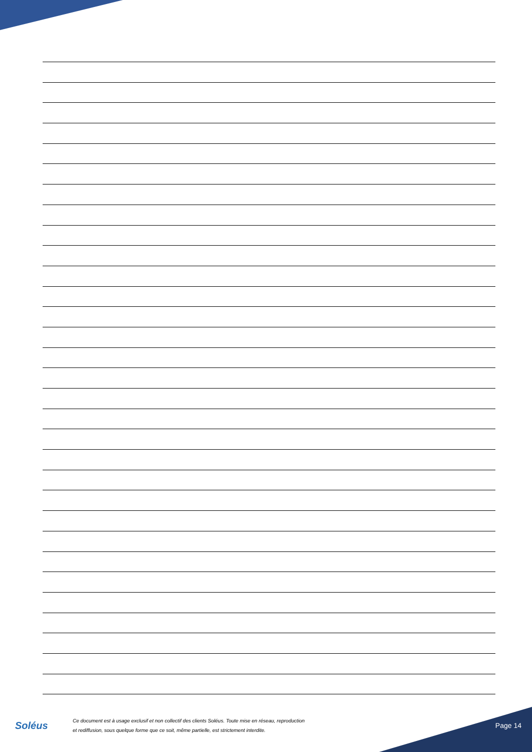Soléus
Ce document est à usage exclusif et non collectif des clients Soléus. Toute mise en réseau, reproduction
et rediffusion, sous quelque forme que ce soit, même partielle, est strictement interdite.
Page 14